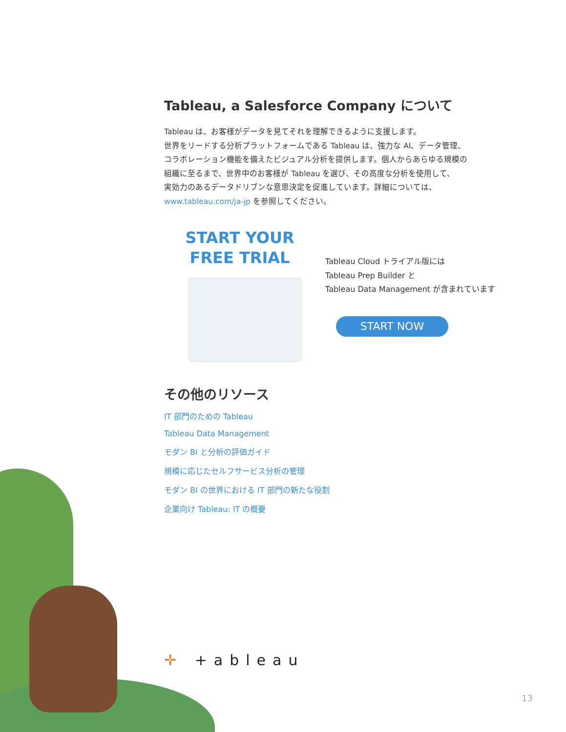Tableau, a Salesforce Company について
Tableau は、お客様がデータを見てそれを理解できるように支援します。
世界をリードする分析プラットフォームである Tableau は、強力な AI、データ管理、
コラボレーション機能を備えたビジュアル分析を提供します。個人からあらゆる規模の
組織に至るまで、世界中のお客様が Tableau を選び、その高度な分析を使用して、
実効力のあるデータドリブンな意思決定を促進しています。詳細については、
www.tableau.com/ja-jp を参照してください。
START YOUR
FREE TRIAL
Tableau Cloud トライアル版には
Tableau Prep Builder と
Tableau Data Management が含まれています
START NOW
その他のリソース
IT 部門のための Tableau
Tableau Data Management
モダン BI と分析の評価ガイド
規模に応じたセルフサービス分析の管理
モダン BI の世界における IT 部門の新たな役割
企業向け Tableau: IT の概要
✛ +ableau
13